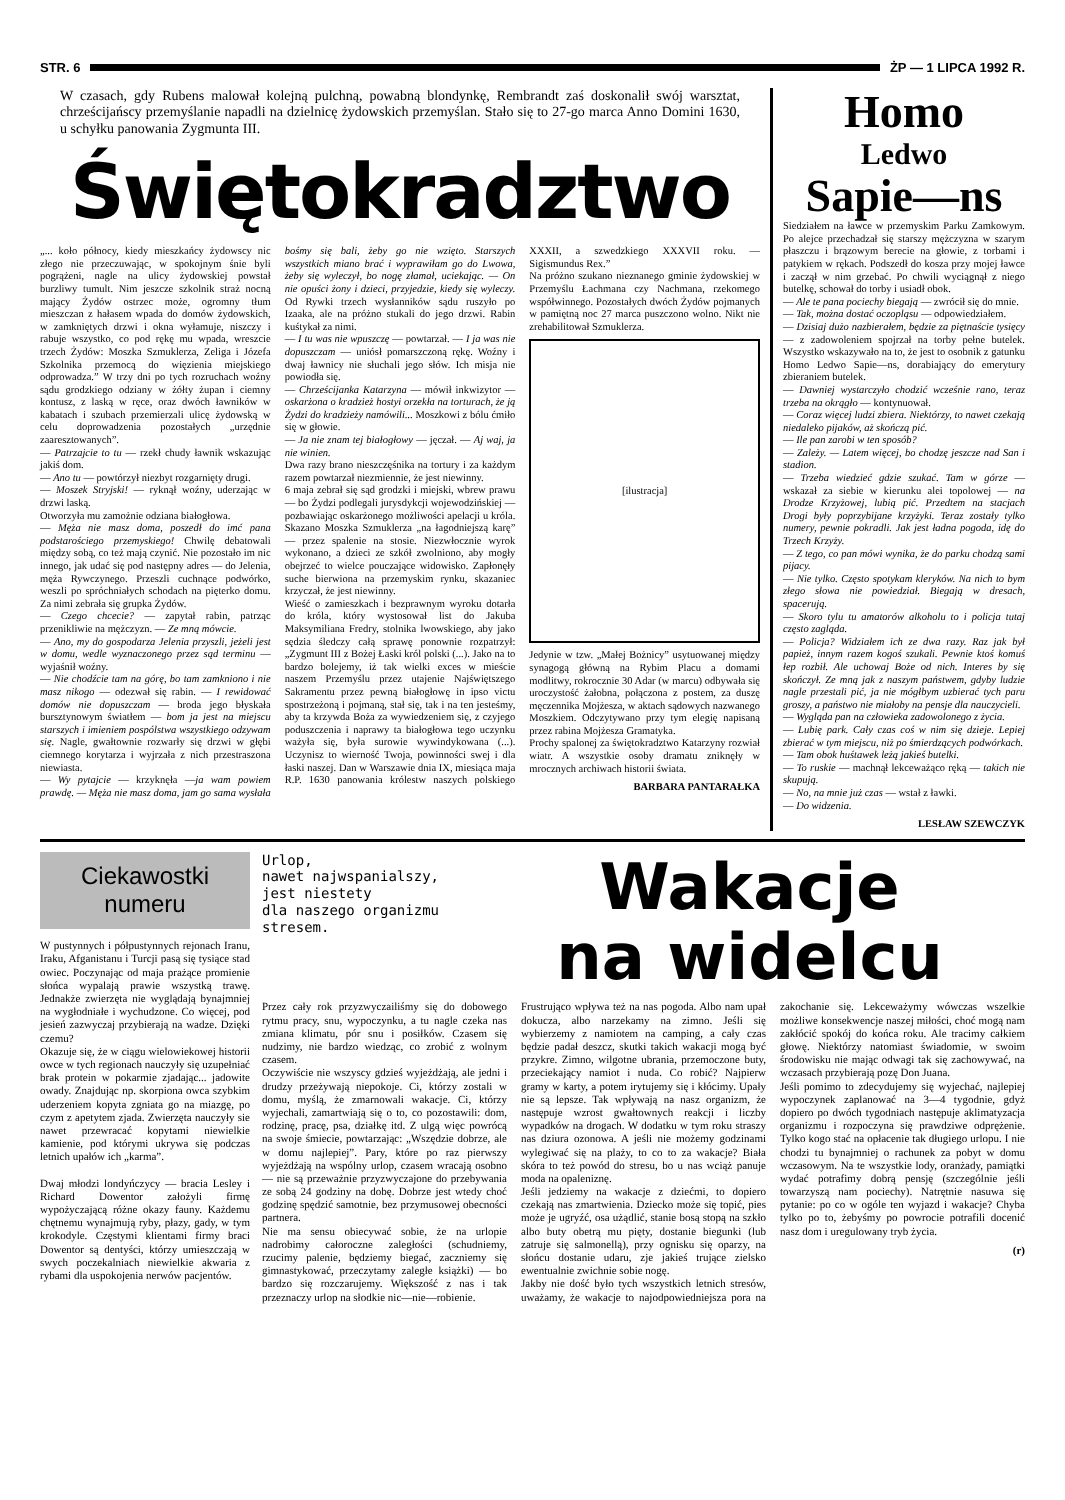STR. 6 ŻP — 1 LIPCA 1992 R.
W czasach, gdy Rubens malował kolejną pulchną, powabną blondynkę, Rembrandt zaś doskonalił swój warsztat, chrześcijańscy przemyślanie napadli na dzielnicę żydowskich przemyślan. Stało się to 27-go marca Anno Domini 1630, u schyłku panowania Zygmunta III.
Świętokradztwo
„... koło północy, kiedy mieszkańcy żydowscy nic złego nie przeczuwając, w spokojnym śnie byli pogrążeni, nagle na ulicy żydowskiej powstał burzliwy tumult. Nim jeszcze szkolnik straż nocną mający Żydów ostrzec może, ogromny tłum mieszczan z hałasem wpada do domów żydowskich, w zamkniętych drzwi i okna wyłamuje, niszczy i rabuje wszystko, co pod rękę mu wpada, wreszcie trzech Żydów: Moszka Szmuklerza, Zeliga i Józefa Szkolnika przemocą do więzienia miejskiego odprowadza.” W trzy dni po tych rozruchach woźny sądu grodzkiego odziany w żółty żupan i ciemny kontusz, z laską w ręce, oraz dwóch ławników w kabatach i szubach przemierzali ulicę żydowską w celu doprowadzenia pozostałych „urzędnie zaaresztowanych”.
— Patrzajcie to tu — rzekł chudy ławnik wskazując jakiś dom.
— Ano tu — powtórzył niezbyt rozgarnięty drugi.
— Moszek Stryjski! — ryknął woźny, uderzając w drzwi laską.
Otworzyła mu zamożnie odziana białogłowa.
— Męża nie masz doma, poszedł do imć pana podstarościego przemyskiego! Chwilę debatowali między sobą, co też mają czynić. Nie pozostało im nic innego, jak udać się pod następny adres — do Jelenia, męża Rywczynego. Przeszli cuchnące podwórko, weszli po spróchniałych schodach na pięterko domu. Za nimi zebrała się grupka Żydów.
— Czego chcecie? — zapytał rabin, patrząc przenikliwie na mężczyzn. — Ze mną mówcie.
— Ano, my do gospodarza Jelenia przyszli, jeżeli jest w domu, wedle wyznaczonego przez sąd terminu — wyjaśnił woźny.
— Nie chodźcie tam na górę, bo tam zamkniono i nie masz nikogo — odezwał się rabin. — I rewidować domów nie dopuszczam — broda jego błyskała bursztynowym światłem — bom ja jest na miejscu starszych i imieniem pospólstwa wszystkiego odzywam się. Nagle, gwałtownie rozwarły się drzwi w głębi ciemnego korytarza i wyjrzała z nich przestraszona niewiasta.
— Wy pytajcie — krzyknęła —ja wam powiem prawdę. — Męża nie masz doma, jam go sama wysłała bośmy się bali, żeby go nie wzięto. Starszych wszystkich miano brać i wyprawiłam go do Lwowa, żeby się wyleczył, bo nogę złamał, uciekając. — On nie opuści żony i dzieci, przyjedzie, kiedy się wyleczy. Od Rywki trzech wysłanników sądu ruszyło po Izaaka, ale na próżno stukali do jego drzwi. Rabin kuśtykał za nimi.
— I tu was nie wpuszczę — powtarzał. — I ja was nie dopuszczam — uniósł pomarszczoną rękę. Woźny i dwaj ławnicy nie słuchali jego słów. Ich misja nie powiodła się.
— Chrześcijanka Katarzyna — mówił inkwizytor — oskarżona o kradzież hostyi orzekła na torturach, że ją Żydzi do kradzieży namówili... Moszkowi z bólu ćmiło się w głowie.
— Ja nie znam tej białogłowy — jęczał. — Aj waj, ja nie winien.
Dwa razy brano nieszczęśnika na tortury i za każdym razem powtarzał niezmiennie, że jest niewinny.
6 maja zebrał się sąd grodzki i miejski, wbrew prawu — bo Żydzi podlegali jurysdykcji wojewodzińskiej — pozbawiając oskarżonego możliwości apelacji u króla. Skazano Moszka Szmuklerza „na łagodniejszą karę” — przez spalenie na stosie. Niezwłocznie wyrok wykonano, a dzieci ze szkół zwolniono, aby mogły obejrzeć to wielce pouczające widowisko. Zapłonęły suche bierwiona na przemyskim rynku, skazaniec krzyczał, że jest niewinny.
Wieść o zamieszkach i bezprawnym wyroku dotarła do króla, który wystosował list do Jakuba Maksymiliana Fredry, stolnika lwowskiego, aby jako sędzia śledczy całą sprawę ponownie rozpatrzył: „Zygmunt III z Bożej Łaski król polski (...). Jako na to bardzo bolejemy, iż tak wielki exces w mieście naszem Przemyślu przez utajenie Najświętszego Sakramentu przez pewną białogłowę in ipso victu spostrzeżoną i pojmaną, stał się, tak i na ten jesteśmy, aby ta krzywda Boża za wywiedzeniem się, z czyjego poduszczenia i naprawy ta białogłowa tego uczynku ważyła się, była surowie wywindykowana (...). Uczynisz to wierność Twoja, powinności swej i dla łaski naszej. Dan w Warszawie dnia IX, miesiąca maja R.P. 1630 panowania królestw naszych polskiego XXXII, a szwedzkiego XXXVII roku. — Sigismundus Rex.”
Na próżno szukano nieznanego gminie żydowskiej w Przemyślu Łachmana czy Nachmana, rzekomego współwinnego. Pozostałych dwóch Żydów pojmanych w pamiętną noc 27 marca puszczono wolno. Nikt nie zrehabilitował Szmuklerza.
[ilustracja]
Jedynie w tzw. „Małej Bożnicy” usytuowanej między synagogą główną na Rybim Placu a domami modlitwy, rokrocznie 30 Adar (w marcu) odbywała się uroczystość żałobna, połączona z postem, za duszę męczennika Mojżesza, w aktach sądowych nazwanego Moszkiem. Odczytywano przy tym elegię napisaną przez rabina Mojżesza Gramatyka.
Prochy spalonej za świętokradztwo Katarzyny rozwiał wiatr. A wszystkie osoby dramatu zniknęły w mrocznych archiwach historii świata.
BARBARA PANTARAŁKA
Homo
Ledwo
Sapie—ns
Siedziałem na ławce w przemyskim Parku Zamkowym. Po alejce przechadzał się starszy mężczyzna w szarym płaszczu i brązowym berecie na głowie, z torbami i patykiem w rękach. Podszedł do kosza przy mojej ławce i zaczął w nim grzebać. Po chwili wyciągnął z niego butelkę, schował do torby i usiadł obok.
— Ale te pana pociechy biegają — zwrócił się do mnie.
— Tak, można dostać oczopląsu — odpowiedziałem.
— Dzisiaj dużo nazbierałem, będzie za piętnaście tysięcy — z zadowoleniem spojrzał na torby pełne butelek. Wszystko wskazywało na to, że jest to osobnik z gatunku Homo Ledwo Sapie—ns, dorabiający do emerytury zbieraniem butelek.
— Dawniej wystarczyło chodzić wcześnie rano, teraz trzeba na okrągło — kontynuował.
— Coraz więcej ludzi zbiera. Niektórzy, to nawet czekają niedaleko pijaków, aż skończą pić.
— Ile pan zarobi w ten sposób?
— Zależy. — Latem więcej, bo chodzę jeszcze nad San i stadion.
— Trzeba wiedzieć gdzie szukać. Tam w górze — wskazał za siebie w kierunku alei topolowej — na Drodze Krzyżowej, lubią pić. Przedtem na stacjach Drogi były poprzybijane krzyżyki. Teraz zostały tylko numery, pewnie pokradli. Jak jest ładna pogoda, idę do Trzech Krzyży.
— Z tego, co pan mówi wynika, że do parku chodzą sami pijacy.
— Nie tylko. Często spotykam kleryków. Na nich to bym złego słowa nie powiedział. Biegają w dresach, spacerują.
— Skoro tylu tu amatorów alkoholu to i policja tutaj często zagląda.
— Policja? Widziałem ich ze dwa razy. Raz jak był papież, innym razem kogoś szukali. Pewnie ktoś komuś łep rozbił. Ale uchowaj Boże od nich. Interes by się skończył. Ze mną jak z naszym państwem, gdyby ludzie nagle przestali pić, ja nie mógłbym uzbierać tych paru groszy, a państwo nie miałoby na pensje dla nauczycieli.
— Wygląda pan na człowieka zadowolonego z życia.
— Lubię park. Cały czas coś w nim się dzieje. Lepiej zbierać w tym miejscu, niż po śmierdzących podwórkach.
— Tam obok huśtawek leżą jakieś butelki.
— To ruskie — machnął lekceważąco ręką — takich nie skupują.
— No, na mnie już czas — wstał z ławki.
— Do widzenia.
LESŁAW SZEWCZYK
Ciekawostki numeru
W pustynnych i półpustynnych rejonach Iranu, Iraku, Afganistanu i Turcji pasą się tysiące stad owiec. Poczynając od maja prażące promienie słońca wypalają prawie wszystką trawę. Jednakże zwierzęta nie wyglądają bynajmniej na wygłodniałe i wychudzone. Co więcej, pod jesień zazwyczaj przybierają na wadze. Dzięki czemu?
Okazuje się, że w ciągu wielowiekowej historii owce w tych regionach nauczyły się uzupełniać brak protein w pokarmie zjadając... jadowite owady. Znajdując np. skorpiona owca szybkim uderzeniem kopyta zgniata go na miazgę, po czym z apetytem zjada. Zwierzęta nauczyły sie nawet przewracać kopytami niewielkie kamienie, pod którymi ukrywa się podczas letnich upałów ich „karma”.
Dwaj młodzi londyńczycy — bracia Lesley i Richard Dowentor założyli firmę wypożyczającą różne okazy fauny. Każdemu chętnemu wynajmują ryby, płazy, gady, w tym krokodyle. Częstymi klientami firmy braci Dowentor są dentyści, którzy umieszczają w swych poczekalniach niewielkie akwaria z rybami dla uspokojenia nerwów pacjentów.
Urlop,
nawet najwspanialszy,
jest niestety
dla naszego organizmu
stresem.
Wakacje
na widelcu
Przez cały rok przyzwyczailiśmy się do dobowego rytmu pracy, snu, wypoczynku, a tu nagle czeka nas zmiana klimatu, pór snu i posiłków. Czasem się nudzimy, nie bardzo wiedząc, co zrobić z wolnym czasem.
Oczywiście nie wszyscy gdzieś wyjeżdżają, ale jedni i drudzy przeżywają niepokoje. Ci, którzy zostali w domu, myślą, że zmarnowali wakacje. Ci, którzy wyjechali, zamartwiają się o to, co pozostawili: dom, rodzinę, pracę, psa, działkę itd. Z ulgą więc powrócą na swoje śmiecie, powtarzając: „Wszędzie dobrze, ale w domu najlepiej”. Pary, które po raz pierwszy wyjeżdżają na wspólny urlop, czasem wracają osobno — nie są przeważnie przyzwyczajone do przebywania ze sobą 24 godziny na dobę. Dobrze jest wtedy choć godzinę spędzić samotnie, bez przymusowej obecności partnera.
Nie ma sensu obiecywać sobie, że na urlopie nadrobimy całoroczne zaległości (schudniemy, rzucimy palenie, będziemy biegać, zaczniemy się gimnastykować, przeczytamy zaległe książki) — bo bardzo się rozczarujemy. Większość z nas i tak przeznaczy urlop na słodkie nic—nie—robienie.
Frustrująco wpływa też na nas pogoda. Albo nam upał dokucza, albo narzekamy na zimno. Jeśli się wybierzemy z namiotem na camping, a cały czas będzie padał deszcz, skutki takich wakacji mogą być przykre. Zimno, wilgotne ubrania, przemoczone buty, przeciekający namiot i nuda. Co robić? Najpierw gramy w karty, a potem irytujemy się i kłócimy. Upały nie są lepsze. Tak wpływają na nasz organizm, że następuje wzrost gwałtownych reakcji i liczby wypadków na drogach. W dodatku w tym roku straszy nas dziura ozonowa. A jeśli nie możemy godzinami wylegiwać się na plaży, to co to za wakacje? Biała skóra to też powód do stresu, bo u nas wciąż panuje moda na opaleniznę.
Jeśli jedziemy na wakacje z dziećmi, to dopiero czekają nas zmartwienia. Dziecko może się topić, pies może je ugryźć, osa użądlić, stanie bosą stopą na szkło albo buty obetrą mu pięty, dostanie biegunki (lub zatruje się salmonellą), przy ognisku się oparzy, na słońcu dostanie udaru, zje jakieś trujące zielsko ewentualnie zwichnie sobie nogę.
Jakby nie dość było tych wszystkich letnich stresów, uważamy, że wakacje to najodpowiedniejsza pora na zakochanie się. Lekceważymy wówczas wszelkie możliwe konsekwencje naszej miłości, choć mogą nam zakłócić spokój do końca roku. Ale tracimy całkiem głowę. Niektórzy natomiast świadomie, w swoim środowisku nie mając odwagi tak się zachowywać, na wczasach przybierają pozę Don Juana.
Jeśli pomimo to zdecydujemy się wyjechać, najlepiej wypoczynek zaplanować na 3—4 tygodnie, gdyż dopiero po dwóch tygodniach następuje aklimatyzacja organizmu i rozpoczyna się prawdziwe odprężenie. Tylko kogo stać na opłacenie tak długiego urlopu. I nie chodzi tu bynajmniej o rachunek za pobyt w domu wczasowym. Na te wszystkie lody, oranżady, pamiątki wydać potrafimy dobrą pensję (szczególnie jeśli towarzyszą nam pociechy). Natrętnie nasuwa się pytanie: po co w ogóle ten wyjazd i wakacje? Chyba tylko po to, żebyśmy po powrocie potrafili docenić nasz dom i uregulowany tryb życia.
(r)